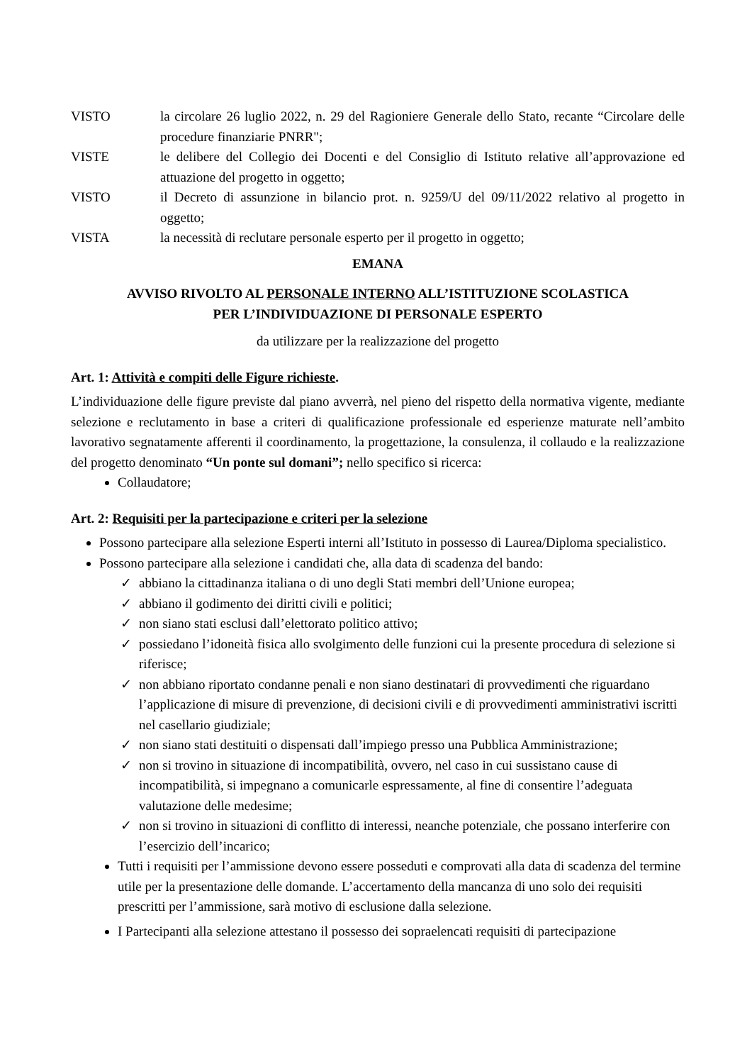VISTO la circolare 26 luglio 2022, n. 29 del Ragioniere Generale dello Stato, recante “Circolare delle procedure finanziarie PNRR";
VISTE le delibere del Collegio dei Docenti e del Consiglio di Istituto relative all’approvazione ed attuazione del progetto in oggetto;
VISTO il Decreto di assunzione in bilancio prot. n. 9259/U del 09/11/2022 relativo al progetto in oggetto;
VISTA la necessità di reclutare personale esperto per il progetto in oggetto;
EMANA
AVVISO RIVOLTO AL PERSONALE INTERNO ALL’ISTITUZIONE SCOLASTICA
PER L’INDIVIDUAZIONE DI PERSONALE ESPERTO
da utilizzare per la realizzazione del progetto
Art. 1: Attività e compiti delle Figure richieste.
L’individuazione delle figure previste dal piano avverrà, nel pieno del rispetto della normativa vigente, mediante selezione e reclutamento in base a criteri di qualificazione professionale ed esperienze maturate nell’ambito lavorativo segnatamente afferenti il coordinamento, la progettazione, la consulenza, il collaudo e la realizzazione del progetto denominato “Un ponte sul domani”; nello specifico si ricerca:
Collaudatore;
Art. 2: Requisiti per la partecipazione e criteri per la selezione
Possono partecipare alla selezione Esperti interni all’Istituto in possesso di Laurea/Diploma specialistico.
Possono partecipare alla selezione i candidati che, alla data di scadenza del bando:
✓ abbiano la cittadinanza italiana o di uno degli Stati membri dell’Unione europea;
✓ abbiano il godimento dei diritti civili e politici;
✓ non siano stati esclusi dall’elettorato politico attivo;
✓ possiedano l’idoneità fisica allo svolgimento delle funzioni cui la presente procedura di selezione si riferisce;
✓ non abbiano riportato condanne penali e non siano destinatari di provvedimenti che riguardano l’applicazione di misure di prevenzione, di decisioni civili e di provvedimenti amministrativi iscritti nel casellario giudiziale;
✓ non siano stati destituiti o dispensati dall’impiego presso una Pubblica Amministrazione;
✓ non si trovino in situazione di incompatibilità, ovvero, nel caso in cui sussistano cause di incompatibilità, si impegnano a comunicarle espressamente, al fine di consentire l’adeguata valutazione delle medesime;
✓ non si trovino in situazioni di conflitto di interessi, neanche potenziale, che possano interferire con l’esercizio dell’incarico;
Tutti i requisiti per l’ammissione devono essere posseduti e comprovati alla data di scadenza del termine utile per la presentazione delle domande. L’accertamento della mancanza di uno solo dei requisiti prescritti per l’ammissione, sarà motivo di esclusione dalla selezione.
I Partecipanti alla selezione attestano il possesso dei sopraelencati requisiti di partecipazione